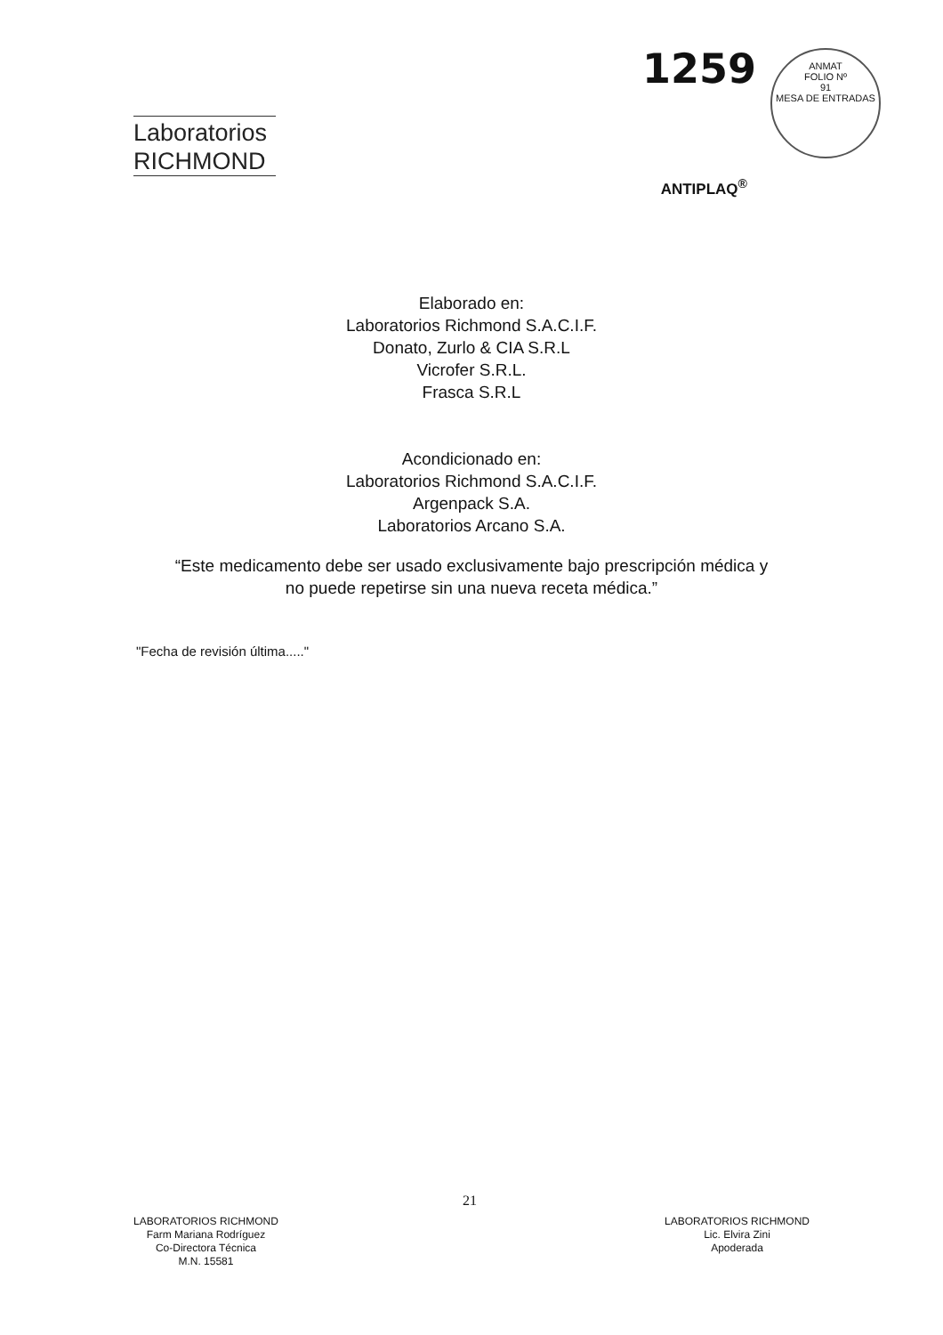Laboratorios
RICHMOND
1259
ANMAT
FOLIO Nº
91
MESA DE ENTRADAS
ANTIPLAQ<sup>®</sup>
Elaborado en:
Laboratorios Richmond S.A.C.I.F.
Donato, Zurlo & CIA S.R.L
Vicrofer S.R.L.
Frasca S.R.L
Acondicionado en:
Laboratorios Richmond S.A.C.I.F.
Argenpack S.A.
Laboratorios Arcano S.A.
“Este medicamento debe ser usado exclusivamente bajo prescripción médica y
no puede repetirse sin una nueva receta médica.”
"Fecha de revisión última....."
21
LABORATORIOS RICHMOND
Farm Mariana Rodríguez
Co-Directora Técnica
M.N. 15581
LABORATORIOS RICHMOND
Lic. Elvira Zini
Apoderada